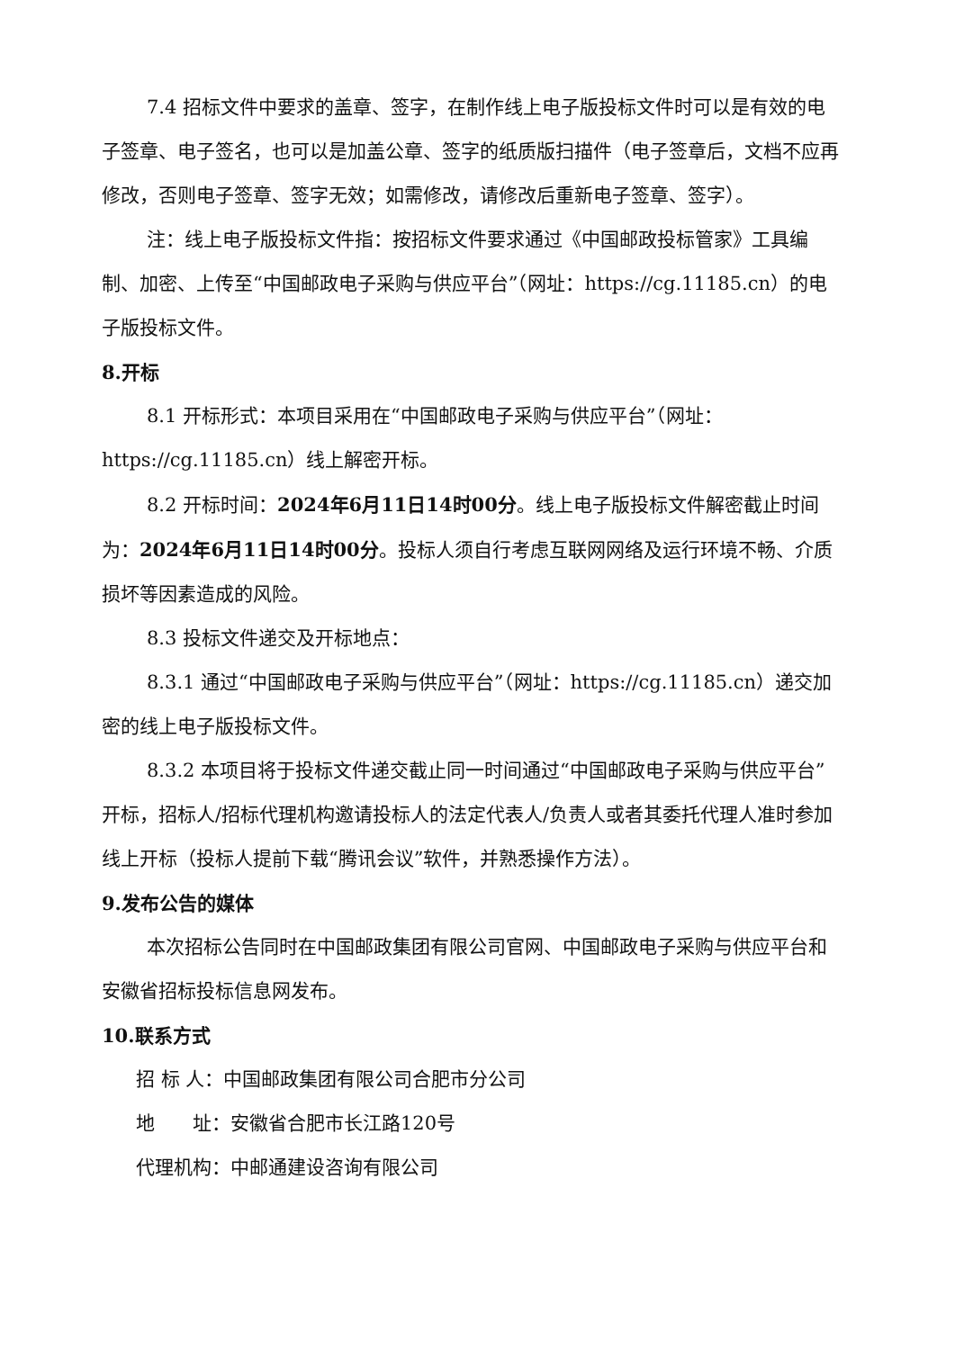7.4 招标文件中要求的盖章、签字，在制作线上电子版投标文件时可以是有效的电子签章、电子签名，也可以是加盖公章、签字的纸质版扫描件（电子签章后，文档不应再修改，否则电子签章、签字无效；如需修改，请修改后重新电子签章、签字）。
注：线上电子版投标文件指：按招标文件要求通过《中国邮政投标管家》工具编制、加密、上传至“中国邮政电子采购与供应平台”（网址：https://cg.11185.cn）的电子版投标文件。
8.开标
8.1 开标形式：本项目采用在“中国邮政电子采购与供应平台”（网址：https://cg.11185.cn）线上解密开标。
8.2 开标时间：2024年6月11日14时00分。线上电子版投标文件解密截止时间为：2024年6月11日14时00分。投标人须自行考虑互联网网络及运行环境不畅、介质损坏等因素造成的风险。
8.3 投标文件递交及开标地点：
8.3.1 通过“中国邮政电子采购与供应平台”（网址：https://cg.11185.cn）递交加密的线上电子版投标文件。
8.3.2 本项目将于投标文件递交截止同一时间通过“中国邮政电子采购与供应平台”开标，招标人/招标代理机构邀请投标人的法定代表人/负责人或者其委托代理人准时参加线上开标（投标人提前下载“腾讯会议”软件，并熟悉操作方法）。
9.发布公告的媒体
本次招标公告同时在中国邮政集团有限公司官网、中国邮政电子采购与供应平台和安徽省招标投标信息网发布。
10.联系方式
招 标 人：中国邮政集团有限公司合肥市分公司
地　　址：安徽省合肥市长江路120号
代理机构：中邮通建设咨询有限公司